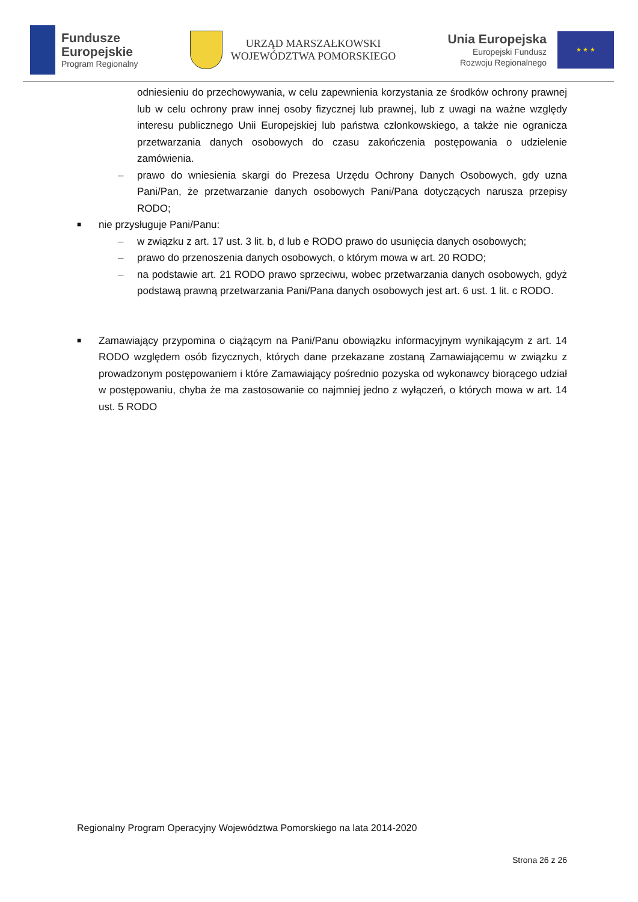Fundusze
Europejskie
Program Regionalny
URZĄD MARSZAŁKOWSKI
WOJEWÓDZTWA POMORSKIEGO
Unia Europejska
Europejski Fundusz
Rozwoju Regionalnego
★ ★ ★
odniesieniu do przechowywania, w celu zapewnienia korzystania ze środków ochrony prawnej lub w celu ochrony praw innej osoby fizycznej lub prawnej, lub z uwagi na ważne względy interesu publicznego Unii Europejskiej lub państwa członkowskiego, a także nie ogranicza przetwarzania danych osobowych do czasu zakończenia postępowania o udzielenie zamówienia.
– prawo do wniesienia skargi do Prezesa Urzędu Ochrony Danych Osobowych, gdy uzna Pani/Pan, że przetwarzanie danych osobowych Pani/Pana dotyczących narusza przepisy RODO;
■ nie przysługuje Pani/Panu:
– w związku z art. 17 ust. 3 lit. b, d lub e RODO prawo do usunięcia danych osobowych;
– prawo do przenoszenia danych osobowych, o którym mowa w art. 20 RODO;
– na podstawie art. 21 RODO prawo sprzeciwu, wobec przetwarzania danych osobowych, gdyż podstawą prawną przetwarzania Pani/Pana danych osobowych jest art. 6 ust. 1 lit. c RODO.
■ Zamawiający przypomina o ciążącym na Pani/Panu obowiązku informacyjnym wynikającym z art. 14 RODO względem osób fizycznych, których dane przekazane zostaną Zamawiającemu w związku z prowadzonym postępowaniem i które Zamawiający pośrednio pozyska od wykonawcy biorącego udział w postępowaniu, chyba że ma zastosowanie co najmniej jedno z wyłączeń, o których mowa w art. 14 ust. 5 RODO
Regionalny Program Operacyjny Województwa Pomorskiego na lata 2014-2020
Strona 26 z 26